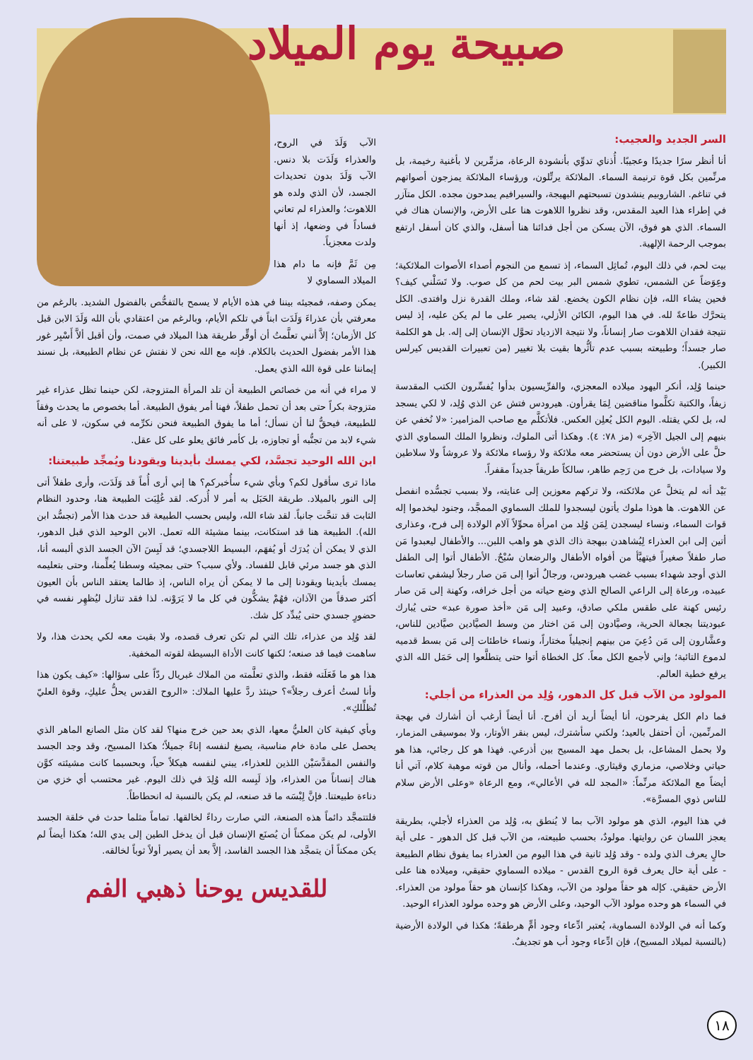صبيحة يوم الميلاد
السر الجديد والعجيب:
أنا أنظر سرًا جديدًا وعجيبًا. أُذناي تدوِّي بأنشودة الرعاة، مزمِّرين لا بأغنية رخيمة، بل مرنِّمين بكل قوة ترنيمة السماء. الملائكة يرتِّلون، ورؤساء الملائكة يمزجون أصواتهم في تناغم. الشاروبيم ينشدون تسبحتهم البهيجة، والسيرافيم يمدحون مجده. الكل متآزر في إطراء هذا العيد المقدس، وقد نظروا اللاهوت هنا على الأرض، والإنسان هناك في السماء. الذي هو فوق، الآن يسكن من أجل فدائنا هنا أسفل، والذي كان أسفل ارتفع بموجب الرحمة الإلهية.
بيت لحم، في ذلك اليوم، تُماثِل السماء، إذ تسمع من النجوم أصداء الأصوات الملائكية؛ وعِوَضاً عن الشمس، تطوي شمس البر بيت لحم من كل صوب. ولا تَسَلْني كيف؟ فحين يشاء الله، فإن نظام الكون يخضع. لقد شاء، وملك القدرة نزل وافتدى. الكل يتحرَّك طاعةً لله. في هذا اليوم، الكائن الأزلي، يصير على ما لم يكن عليه، إذ ليس نتيجة فقدان اللاهوت صار إنساناً، ولا نتيجة الازدياد تحوَّل الإنسان إلى إله. بل هو الكلمة صار جسداً؛ وطبيعته بسبب عدم تأثُّرها بقيت بلا تغيير (من تعبيرات القديس كيرلس الكبير).
حينما وُلِد، أنكر اليهود ميلاده المعجزي، والفرِّيسيون بدأوا يُفسِّرون الكتب المقدسة زيفاً، والكتبة تكلَّموا مناقضين لِمَا يقرأون. هيرودس فتش عن الذي وُلِد، لا لكي يسجد له، بل لكي يقتله. اليوم الكل يُعلِن العكس. فلأتكلَّم مع صاحب المزامير: «لا نُخفي عن بنيهم إلى الجيل الآخِر» (مز ٧٨: ٤). وهكذا أتى الملوك، ونظروا الملك السماوي الذي حلَّ على الأرض دون أن يستحضر معه ملائكة ولا رؤساء ملائكة ولا عروشاً ولا سلاطين ولا سيادات، بل خرج من رَحِم طاهر، سالكاً طريقاً جديداً مقفراً.
بَيْد أنه لم يتخلَّ عن ملائكته، ولا تركهم معوزين إلى عنايته، ولا بسبب تجسُّده انفصل عن اللاهوت. ها هوذا ملوك يأتون ليسجدوا للملك السماوي الممجَّد، وجنود ليخدموا إله قوات السماء، ونساء ليسجدن لِمَن وُلِد من امرأة محوِّلاً آلام الولادة إلى فرح، وعذارى أتين إلى ابن العذراء لِيُشاهدن ببهجة ذاك الذي هو واهب اللبن... والأطفال ليعبدوا مَن صار طفلاً صغيراً فيتهيَّأ من أفواه الأطفال والرضعان سُبْحٌ. الأطفال أتوا إلى الطفل الذي أوجد شهداء بسبب غضب هيرودس، ورجالٌ أتوا إلى مَن صار رجلاً ليشفي تعاسات عبيده، ورعاة إلى الراعي الصالح الذي وضع حياته من أجل خرافه، وكهنة إلى مَن صار رئيس كهنة على طقس ملكي صادق، وعبيد إلى مَن «أخذ صورة عبد» حتى يُبارك عبوديتنا بجعالة الحرية، وصيَّادون إلى مَن اختار من وسط الصيَّادين صيَّادين للناس، وعشَّارون إلى مَن دُعِيَ من بينهم إنجيلياً مختاراً، ونساء خاطئات إلى مَن بسط قدميه لدموع التائبة؛ وإني لأجمع الكل معاً. كل الخطاة أتوا حتى يتطلَّعوا إلى حَمَل الله الذي يرفع خطية العالم.
المولود من الآب قبل كل الدهور، وُلِد من العذراء من أجلي:
فما دام الكل يفرحون، أنا أيضاً أريد أن أفرح. أنا أيضاً أرغب أن أشارك في بهجة المرنِّمين، أن أحتفل بالعيد؛ ولكني سأشترك، ليس بنقر الأوتار، ولا بموسيقى المزمار، ولا بحمل المشاعل، بل بحمل مهد المسيح بين أذرعي. فهذا هو كل رجائي، هذا هو حياتي وخلاصي، مزماري وقيثاري. وعندما أحمله، وأنال من قوته موهبة كلام، آتي أنا أيضاً مع الملائكة مرنِّماً: «المجد لله في الأعالي»، ومع الرعاة «وعلى الأرض سلام للناس ذوي المسرَّة».
في هذا اليوم، الذي هو مولود الآب بما لا يُنطق به، وُلِد من العذراء لأجلي، بطريقة يعجز اللسان عن روايتها. مولودٌ، بحسب طبيعته، من الآب قبل كل الدهور - على أية حالٍ يعرف الذي ولده - وقد وُلِد ثانية في هذا اليوم من العذراء بما يفوق نظام الطبيعة - على أية حال يعرف قوة الروح القدس - ميلاده السماوي حقيقي، وميلاده هنا على الأرض حقيقي. كإله هو حقاً مولود من الآب، وهكذا كإنسان هو حقاً مولود من العذراء. في السماء هو وحده مولود الآب الوحيد، وعلى الأرض هو وحده مولود العذراء الوحيد.
وكما أنه في الولادة السماوية، يُعتبر ادِّعاء وجود أمٍّ هرطقةً؛ هكذا في الولادة الأرضية (بالنسبة لميلاد المسيح)، فإن ادِّعاء وجود أب هو تجديفٌ.
الآب وَلَدَ في الروح، والعذراء وَلَدَت بلا دنس. الآب وَلَدَ بدون تحديدات الجسد، لأن الذي ولده هو اللاهوت؛ والعذراء لم تعاني فساداً في وضعها، إذ أنها ولدت معجزياً.
مِن ثَمَّ فإنه ما دام هذا الميلاد السماوي لا
يمكن وصفه، فمجيئه بيننا في هذه الأيام لا يسمح بالتفحُّص بالفضول الشديد. بالرغم من معرفتي بأن عذراءَ وَلَدَت ابناً في تلكم الأيام، وبالرغم من اعتقادي بأن الله وَلَدَ الابن قبل كل الأزمان؛ إلاَّ أنني تعلَّمتُ أن أوقِّر طريقة هذا الميلاد في صمت، وأن أقبل ألاَّ أَسْبِر غور هذا الأمر بفضول الحديث بالكلام. فإنه مع الله نحن لا نفتش عن نظام الطبيعة، بل نسند إيماننا على قوة الله الذي يعمل.
لا مراء في أنه من خصائص الطبيعة أن تلد المرأة المتزوجة، لكن حينما تظل عذراء غير متزوجة بكراً حتى بعد أن تحمل طفلاً، فهنا أمر يفوق الطبيعة. أما بخصوص ما يحدث وفقاً للطبيعة، فيحقُّ لنا أن نسأل؛ أما ما يفوق الطبيعة فنحن نكرِّمه في سكون، لا على أنه شيء لابد من تجنُّبه أو تجاوزه، بل كأمر فائق يعلو على كل عقل.
ابن الله الوحيد تجسَّد، لكي يمسك بأيدينا ويقودنا ويُمجِّد طبيعتنا:
ماذا ترى سأقول لكم؟ وبأي شيء سأُخبركم؟ ها إني أرى أُماً قد وَلَدَت، وأرى طفلاً أتى إلى النور بالميلاد. طريقة الحَبَل به أمر لا أُدركه. لقد غُلِبَت الطبيعة هنا، وحدود النظام الثابت قد تنحَّت جانباً. لقد شاء الله، وليس بحسب الطبيعة قد حدث هذا الأمر (تجسُّد ابن الله). الطبيعة هنا قد استكانت، بينما مشيئة الله تعمل. الابن الوحيد الذي قبل الدهور، الذي لا يمكن أن يُدرَك أو يُفهَم، البسيط اللاجسدي؛ قد لَبِسَ الآن الجسد الذي ألبسه أنا، الذي هو جسد مرئي قابل للفساد. ولأي سبب؟ حتى بمجيئه وسطنا يُعلِّمنا، وحتى بتعليمه يمسك بأيدينا ويقودنا إلى ما لا يمكن أن يراه الناس، إذ طالما يعتقد الناس بأن العيون أكثر صدقاً من الآذان، فهُمْ يشكُّون في كل ما لا يَرَوْنه. لذا فقد تنازل ليُظهِر نفسه في حضورٍ جسدي حتى يُبدِّد كل شك.
لقد وُلِد من عذراء، تلك التي لم تكن تعرف قصده، ولا بقيت معه لكي يحدث هذا، ولا ساهمت فيما قد صنعه؛ لكنها كانت الأداة البسيطة لقوته المخفية.
هذا هو ما فَعَلَته فقط، والذي تعلَّمته من الملاك غبريال ردّاً على سؤالها: «كيف يكون هذا وأنا لستُ أعرف رجلاً»؟ حينئذ ردَّ عليها الملاك: «الروح القدس يحلُّ عليكِ، وقوة العليّ تُظلِّلكِ».
وبأي كيفية كان العليُّ معها، الذي بعد حين خرج منها؟ لقد كان مثل الصانع الماهر الذي يحصل على مادة خام مناسبة، يصيغ لنفسه إناءً جميلاً؛ هكذا المسيح، وقد وجد الجسد والنفس المقدَّسَيْن اللذين للعذراء، يبني لنفسه هيكلاً حياً، وبحسبما كانت مشيئته كوَّن هناك إنساناً من العذراء، وإذ لَبِسه الله وُلِدَ في ذلك اليوم. غير محتسب أي خزي من دناءة طبيعتنا. فإنَّ لِبْسَه ما قد صنعه، لم يكن بالنسبة له انحطاطاً.
فلتتمجَّد دائماً هذه الصنعة، التي صارت رداءً لخالقها. تماماً مثلما حدث في خلقة الجسد الأولى، لم يكن ممكناً أن يُصنَع الإنسان قبل أن يدخل الطين إلى يدي الله؛ هكذا أيضاً لم يكن ممكناً أن يتمجَّد هذا الجسد الفاسد، إلاَّ بعد أن يصير أولاً ثوباً لخالقه.
للقديس يوحنا ذهبي الفم
١٨